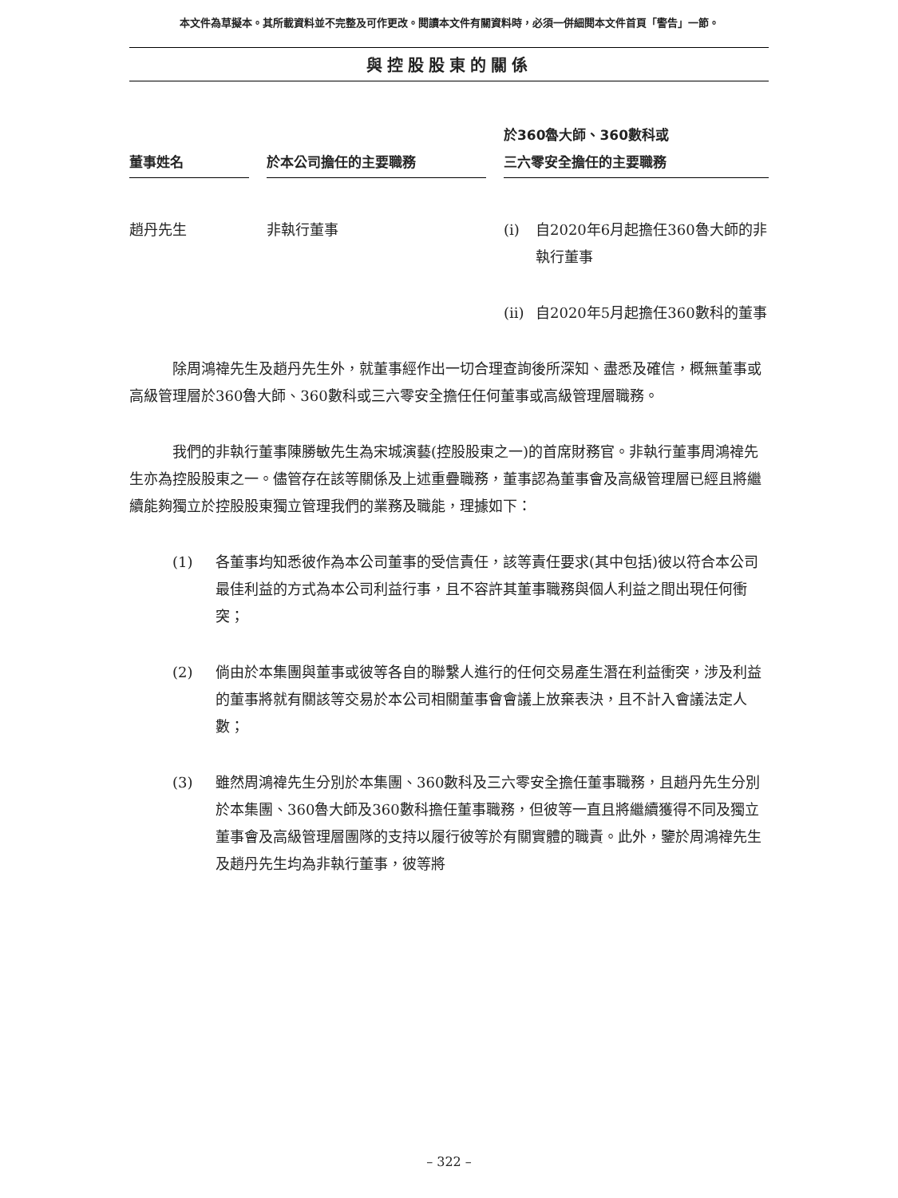本文件為草擬本。其所載資料並不完整及可作更改。閱讀本文件有關資料時，必須一併細閱本文件首頁「警告」一節。
與控股股東的關係
| 董事姓名 | | 於本公司擔任的主要職務 | | 於360魯大師、360數科或 三六零安全擔任的主要職務 |
| --- | --- | --- | --- | --- |
| 趙丹先生 | | 非執行董事 | | (i) 自2020年6月起擔任360魯大師的非執行董事 (ii) 自2020年5月起擔任360數科的董事 |
除周鴻禕先生及趙丹先生外，就董事經作出一切合理查詢後所深知、盡悉及確信，概無董事或高級管理層於360魯大師、360數科或三六零安全擔任任何董事或高級管理層職務。
我們的非執行董事陳勝敏先生為宋城演藝(控股股東之一)的首席財務官。非執行董事周鴻禕先生亦為控股股東之一。儘管存在該等關係及上述重疊職務，董事認為董事會及高級管理層已經且將繼續能夠獨立於控股股東獨立管理我們的業務及職能，理據如下：
(1) 各董事均知悉彼作為本公司董事的受信責任，該等責任要求(其中包括)彼以符合本公司最佳利益的方式為本公司利益行事，且不容許其董事職務與個人利益之間出現任何衝突；
(2) 倘由於本集團與董事或彼等各自的聯繫人進行的任何交易產生潛在利益衝突，涉及利益的董事將就有關該等交易於本公司相關董事會會議上放棄表決，且不計入會議法定人數；
(3) 雖然周鴻禕先生分別於本集團、360數科及三六零安全擔任董事職務，且趙丹先生分別於本集團、360魯大師及360數科擔任董事職務，但彼等一直且將繼續獲得不同及獨立董事會及高級管理層團隊的支持以履行彼等於有關實體的職責。此外，鑒於周鴻禕先生及趙丹先生均為非執行董事，彼等將
– 322 –